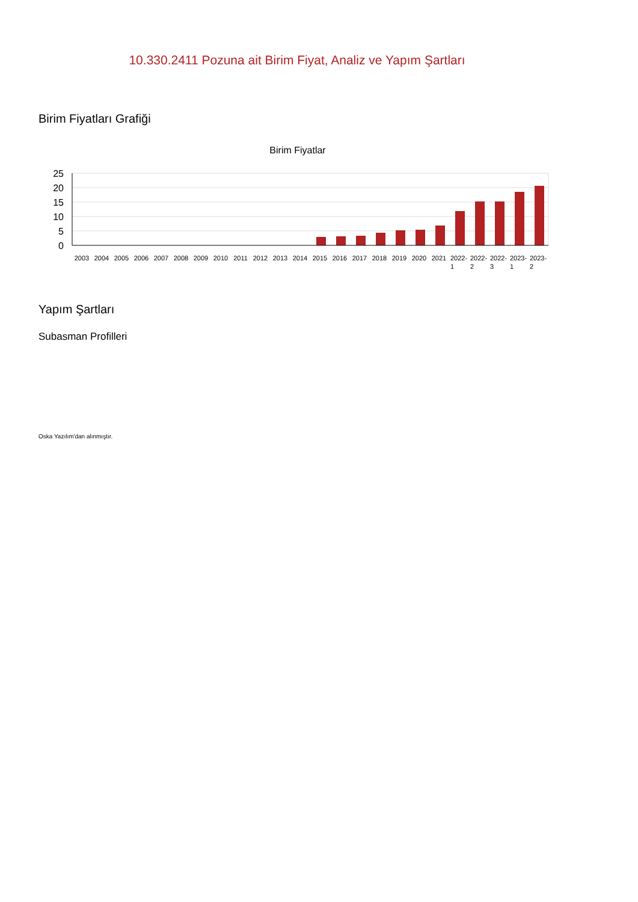10.330.2411 Pozuna ait Birim Fiyat, Analiz ve Yapım Şartları
Birim Fiyatları Grafiği
Birim Fiyatlar
25
20
15
10
5
0
2003
2004
2005
2006
2007
2008
2009
2010
2011
2012
2013
2014
2015
2016
2017
2018
2019
2020
2021
2022-
2022-
2022-
2023-
2023-
1
2
3
1
2
Yapım Şartları
Subasman Profilleri
Oska Yazılım'dan alınmıştır.